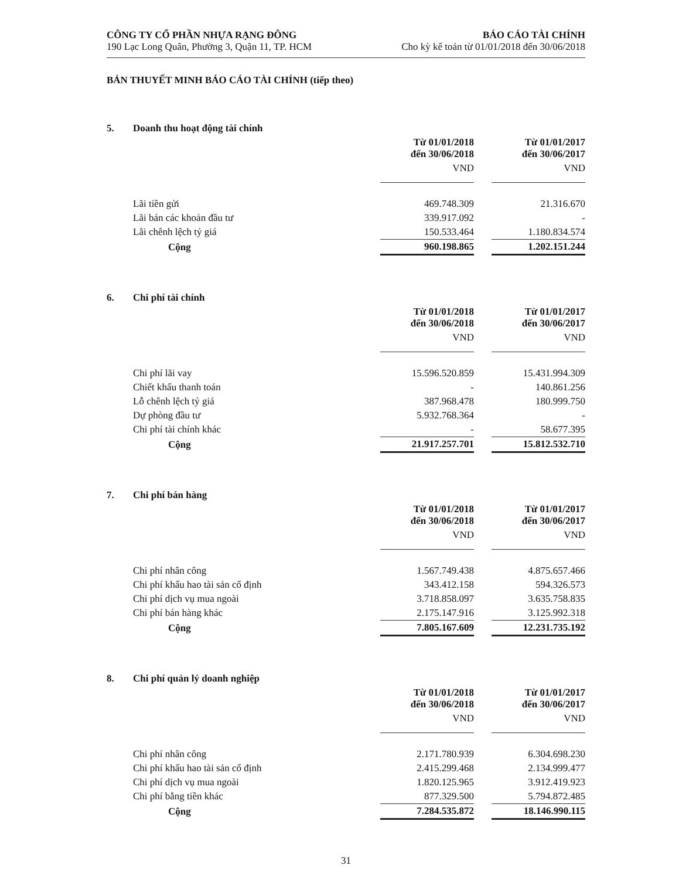CÔNG TY CỔ PHẦN NHỰA RẠNG ĐÔNG
190 Lạc Long Quân, Phường 3, Quận 11, TP. HCM
BÁO CÁO TÀI CHÍNH
Cho kỳ kế toán từ 01/01/2018 đến 30/06/2018
BẢN THUYẾT MINH BÁO CÁO TÀI CHÍNH (tiếp theo)
| 5. | Doanh thu hoạt động tài chính | | | |
| | | Từ 01/01/2018 đến 30/06/2018 | | Từ 01/01/2017 đến 30/06/2017 |
| | | VND | | VND |
| | Lãi tiền gửi | 469.748.309 | | 21.316.670 |
| | Lãi bán các khoản đầu tư | 339.917.092 | | - |
| | Lãi chênh lệch tỷ giá | 150.533.464 | | 1.180.834.574 |
| | Cộng | 960.198.865 | | 1.202.151.244 |
| 6. | Chi phí tài chính | | | |
| | | Từ 01/01/2018 đến 30/06/2018 | | Từ 01/01/2017 đến 30/06/2017 |
| | | VND | | VND |
| | Chi phí lãi vay | 15.596.520.859 | | 15.431.994.309 |
| | Chiết khấu thanh toán | - | | 140.861.256 |
| | Lỗ chênh lệch tỷ giá | 387.968.478 | | 180.999.750 |
| | Dự phòng đầu tư | 5.932.768.364 | | - |
| | Chi phí tài chính khác | - | | 58.677.395 |
| | Cộng | 21.917.257.701 | | 15.812.532.710 |
| 7. | Chi phí bán hàng | | | |
| | | Từ 01/01/2018 đến 30/06/2018 | | Từ 01/01/2017 đến 30/06/2017 |
| | | VND | | VND |
| | Chi phí nhân công | 1.567.749.438 | | 4.875.657.466 |
| | Chi phí khấu hao tài sản cố định | 343.412.158 | | 594.326.573 |
| | Chi phí dịch vụ mua ngoài | 3.718.858.097 | | 3.635.758.835 |
| | Chi phí bán hàng khác | 2.175.147.916 | | 3.125.992.318 |
| | Cộng | 7.805.167.609 | | 12.231.735.192 |
| 8. | Chi phí quản lý doanh nghiệp | | | |
| | | Từ 01/01/2018 đến 30/06/2018 | | Từ 01/01/2017 đến 30/06/2017 |
| | | VND | | VND |
| | Chi phí nhân công | 2.171.780.939 | | 6.304.698.230 |
| | Chi phí khấu hao tài sản cố định | 2.415.299.468 | | 2.134.999.477 |
| | Chi phí dịch vụ mua ngoài | 1.820.125.965 | | 3.912.419.923 |
| | Chi phí bằng tiền khác | 877.329.500 | | 5.794.872.485 |
| | Cộng | 7.284.535.872 | | 18.146.990.115 |
31